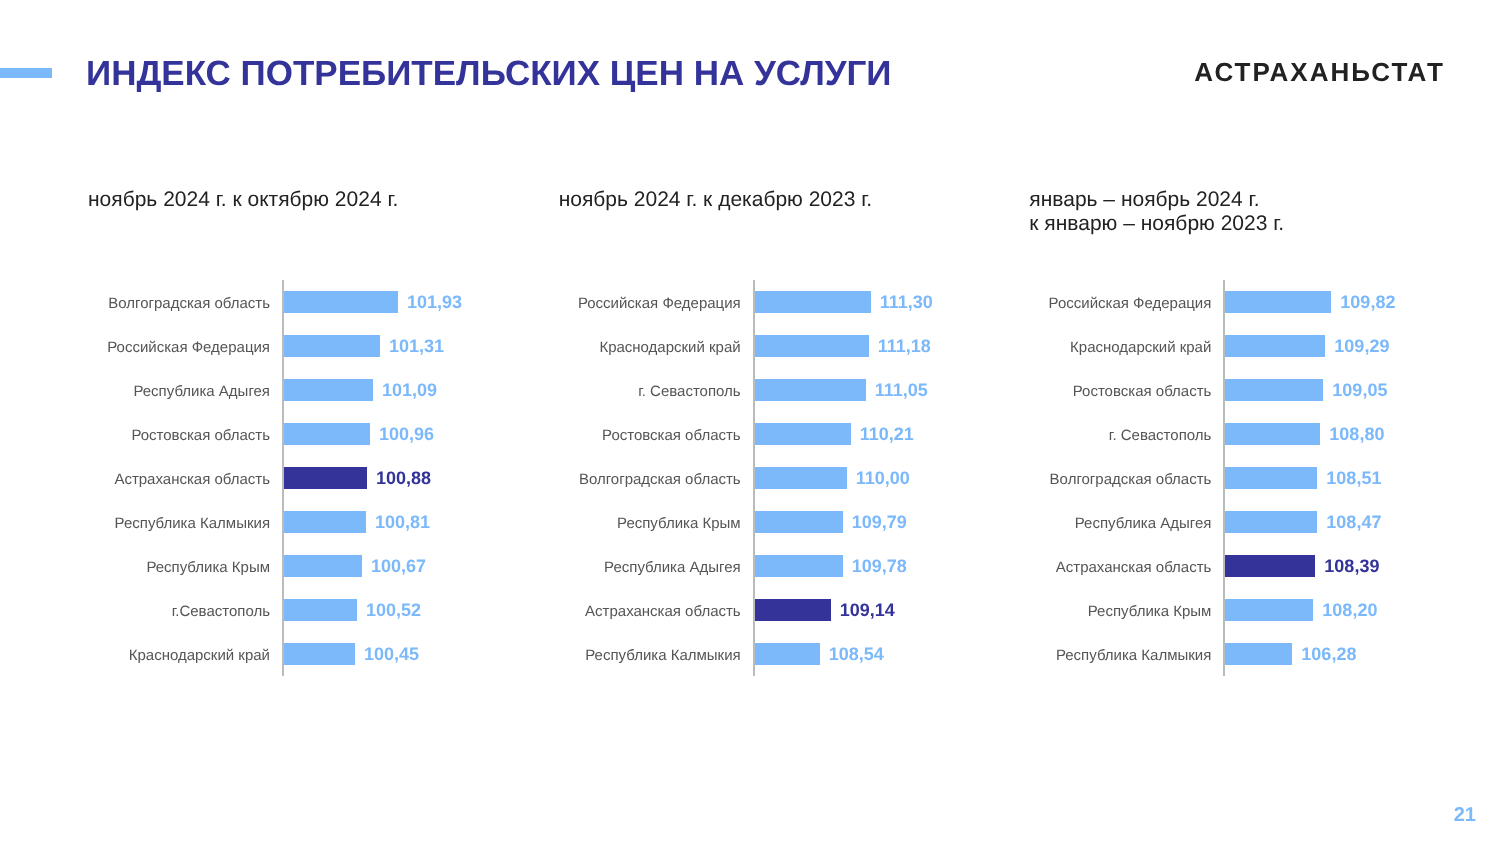ИНДЕКС ПОТРЕБИТЕЛЬСКИХ ЦЕН НА УСЛУГИ
АСТРАХАНЬСТАТ
ноябрь 2024 г. к октябрю 2024 г.
| Волгоградская область | 101,93 |
| Российская Федерация | 101,31 |
| Республика Адыгея | 101,09 |
| Ростовская область | 100,96 |
| Астраханская область | 100,88 |
| Республика Калмыкия | 100,81 |
| Республика Крым | 100,67 |
| г.Севастополь | 100,52 |
| Краснодарский край | 100,45 |
ноябрь 2024 г. к декабрю 2023 г.
| Российская Федерация | 111,30 |
| Краснодарский край | 111,18 |
| г. Севастополь | 111,05 |
| Ростовская область | 110,21 |
| Волгоградская область | 110,00 |
| Республика Крым | 109,79 |
| Республика Адыгея | 109,78 |
| Астраханская область | 109,14 |
| Республика Калмыкия | 108,54 |
январь – ноябрь 2024 г.
к январю – ноябрю 2023 г.
| Российская Федерация | 109,82 |
| Краснодарский край | 109,29 |
| Ростовская область | 109,05 |
| г. Севастополь | 108,80 |
| Волгоградская область | 108,51 |
| Республика Адыгея | 108,47 |
| Астраханская область | 108,39 |
| Республика Крым | 108,20 |
| Республика Калмыкия | 106,28 |
21